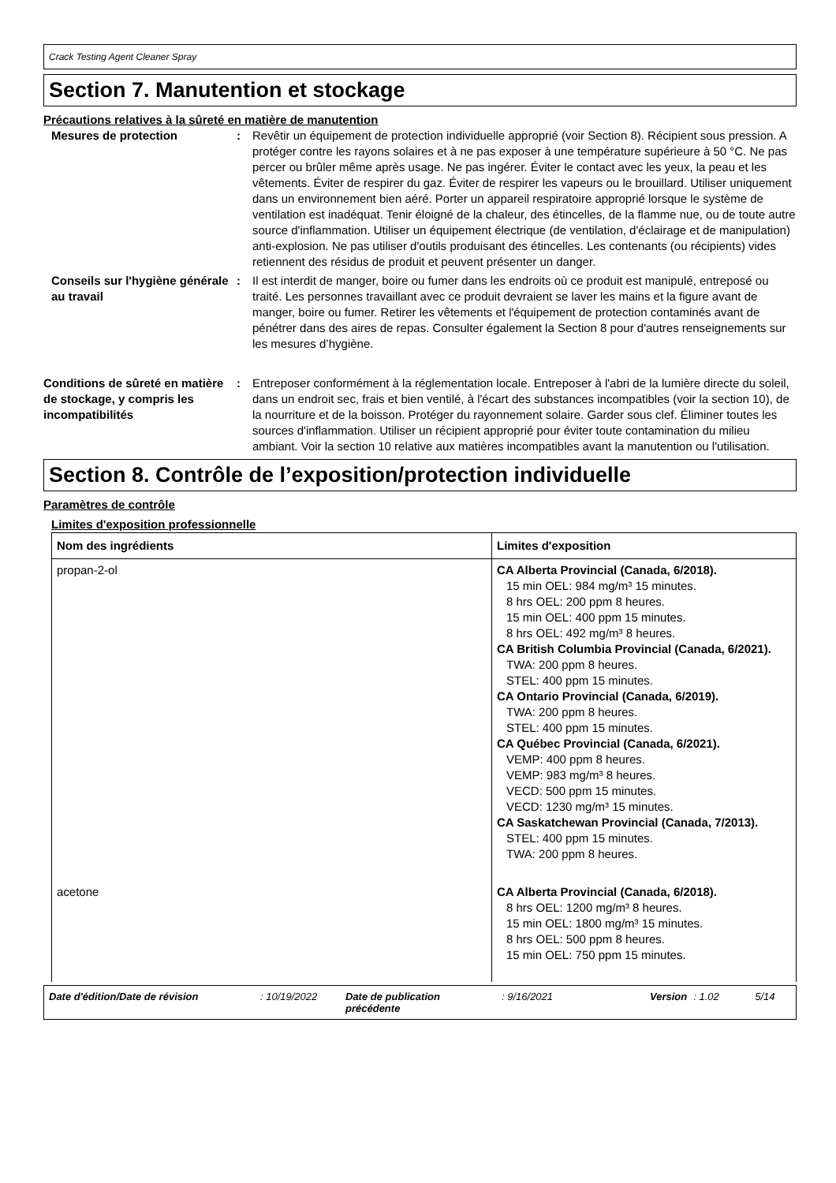Crack Testing Agent Cleaner Spray
Section 7. Manutention et stockage
Précautions relatives à la sûreté en matière de manutention
Mesures de protection : Revêtir un équipement de protection individuelle approprié (voir Section 8). Récipient sous pression. A protéger contre les rayons solaires et à ne pas exposer à une température supérieure à 50 °C. Ne pas percer ou brûler même après usage. Ne pas ingérer. Éviter le contact avec les yeux, la peau et les vêtements. Éviter de respirer du gaz. Éviter de respirer les vapeurs ou le brouillard. Utiliser uniquement dans un environnement bien aéré. Porter un appareil respiratoire approprié lorsque le système de ventilation est inadéquat. Tenir éloigné de la chaleur, des étincelles, de la flamme nue, ou de toute autre source d'inflammation. Utiliser un équipement électrique (de ventilation, d'éclairage et de manipulation) anti-explosion. Ne pas utiliser d'outils produisant des étincelles. Les contenants (ou récipients) vides retiennent des résidus de produit et peuvent présenter un danger.
Conseils sur l'hygiène générale au travail
: Il est interdit de manger, boire ou fumer dans les endroits où ce produit est manipulé, entreposé ou traité. Les personnes travaillant avec ce produit devraient se laver les mains et la figure avant de manger, boire ou fumer. Retirer les vêtements et l'équipement de protection contaminés avant de pénétrer dans des aires de repas. Consulter également la Section 8 pour d'autres renseignements sur les mesures d’hygiène.
Conditions de sûreté en matière de stockage, y compris les incompatibilités
: Entreposer conformément à la réglementation locale. Entreposer à l'abri de la lumière directe du soleil, dans un endroit sec, frais et bien ventilé, à l'écart des substances incompatibles (voir la section 10), de la nourriture et de la boisson. Protéger du rayonnement solaire. Garder sous clef. Éliminer toutes les sources d'inflammation. Utiliser un récipient approprié pour éviter toute contamination du milieu ambiant. Voir la section 10 relative aux matières incompatibles avant la manutention ou l'utilisation.
Section 8. Contrôle de l’exposition/protection individuelle
Paramètres de contrôle
Limites d'exposition professionnelle
| Nom des ingrédients | Limites d'exposition |
| --- | --- |
| propan-2-ol | CA Alberta Provincial (Canada, 6/2018). 15 min OEL: 984 mg/m³ 15 minutes. 8 hrs OEL: 200 ppm 8 heures. 15 min OEL: 400 ppm 15 minutes. 8 hrs OEL: 492 mg/m³ 8 heures. CA British Columbia Provincial (Canada, 6/2021). TWA: 200 ppm 8 heures. STEL: 400 ppm 15 minutes. CA Ontario Provincial (Canada, 6/2019). TWA: 200 ppm 8 heures. STEL: 400 ppm 15 minutes. CA Québec Provincial (Canada, 6/2021). VEMP: 400 ppm 8 heures. VEMP: 983 mg/m³ 8 heures. VECD: 500 ppm 15 minutes. VECD: 1230 mg/m³ 15 minutes. CA Saskatchewan Provincial (Canada, 7/2013). STEL: 400 ppm 15 minutes. TWA: 200 ppm 8 heures. |
| acetone | CA Alberta Provincial (Canada, 6/2018). 8 hrs OEL: 1200 mg/m³ 8 heures. 15 min OEL: 1800 mg/m³ 15 minutes. 8 hrs OEL: 500 ppm 8 heures. 15 min OEL: 750 ppm 15 minutes. |
Date d'édition/Date de révision: 10/19/2022 Date de publication précédente: 9/16/2021 Version: 1.02 5/14